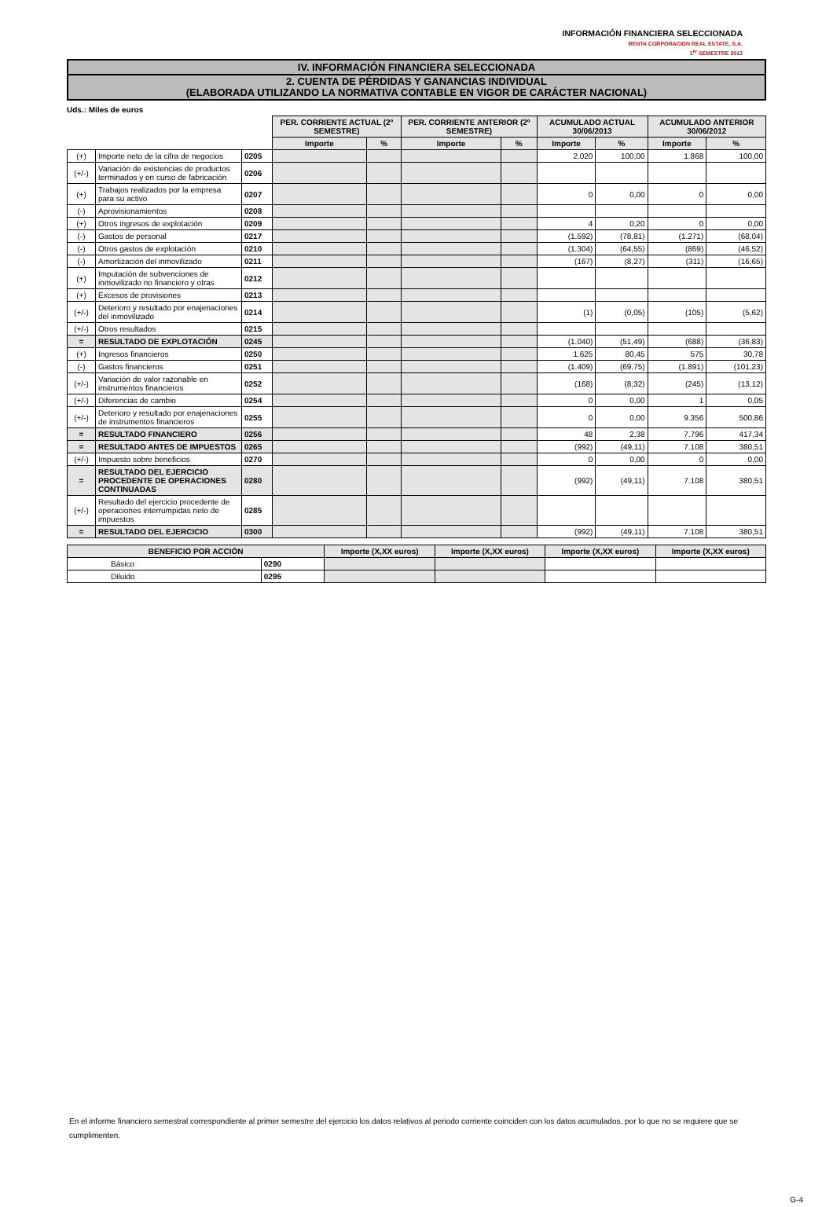INFORMACIÓN FINANCIERA SELECCIONADA
RENTA CORPORACION REAL ESTATE, S.A.
1<sup>er</sup> SEMESTRE 2013
IV. INFORMACIÓN FINANCIERA SELECCIONADA
2. CUENTA DE PÉRDIDAS Y GANANCIAS INDIVIDUAL
(ELABORADA UTILIZANDO LA NORMATIVA CONTABLE EN VIGOR DE CARÁCTER NACIONAL)
Uds.: Miles de euros
| | | | PER. CORRIENTE ACTUAL (2º SEMESTRE) | | PER. CORRIENTE ANTERIOR (2º SEMESTRE) | | ACUMULADO ACTUAL 30/06/2013 | | ACUMULADO ANTERIOR 30/06/2012 | |
| | | | Importe | % | Importe | % | Importe | % | Importe | % |
| (+) | Importe neto de la cifra de negocios | 0205 | | | | | 2.020 | 100,00 | 1.868 | 100,00 |
| (+/-) | Variación de existencias de productos terminados y en curso de fabricación | 0206 | | | | | | | | |
| (+) | Trabajos realizados por la empresa para su activo | 0207 | | | | | 0 | 0,00 | 0 | 0,00 |
| (-) | Aprovisionamientos | 0208 | | | | | | | | |
| (+) | Otros ingresos de explotación | 0209 | | | | | 4 | 0,20 | 0 | 0,00 |
| (-) | Gastos de personal | 0217 | | | | | (1.592) | (78,81) | (1.271) | (68,04) |
| (-) | Otros gastos de explotación | 0210 | | | | | (1.304) | (64,55) | (869) | (46,52) |
| (-) | Amortización del inmovilizado | 0211 | | | | | (167) | (8,27) | (311) | (16,65) |
| (+) | Imputación de subvenciones de inmovilizado no financiero y otras | 0212 | | | | | | | | |
| (+) | Excesos de provisiones | 0213 | | | | | | | | |
| (+/-) | Deterioro y resultado por enajenaciones del inmovilizado | 0214 | | | | | (1) | (0,05) | (105) | (5,62) |
| (+/-) | Otros resultados | 0215 | | | | | | | | |
| = | RESULTADO DE EXPLOTACIÓN | 0245 | | | | | (1.040) | (51,49) | (688) | (36,83) |
| (+) | Ingresos financieros | 0250 | | | | | 1.625 | 80,45 | 575 | 30,78 |
| (-) | Gastos financieros | 0251 | | | | | (1.409) | (69,75) | (1.891) | (101,23) |
| (+/-) | Variación de valor razonable en instrumentos financieros | 0252 | | | | | (168) | (8,32) | (245) | (13,12) |
| (+/-) | Diferencias de cambio | 0254 | | | | | 0 | 0,00 | 1 | 0,05 |
| (+/-) | Deterioro y resultado por enajenaciones de instrumentos financieros | 0255 | | | | | 0 | 0,00 | 9.356 | 500,86 |
| = | RESULTADO FINANCIERO | 0256 | | | | | 48 | 2,38 | 7.796 | 417,34 |
| = | RESULTADO ANTES DE IMPUESTOS | 0265 | | | | | (992) | (49,11) | 7.108 | 380,51 |
| (+/-) | Impuesto sobre beneficios | 0270 | | | | | 0 | 0,00 | 0 | 0,00 |
| = | RESULTADO DEL EJERCICIO PROCEDENTE DE OPERACIONES CONTINUADAS | 0280 | | | | | (992) | (49,11) | 7.108 | 380,51 |
| (+/-) | Resultado del ejercicio procedente de operaciones interrumpidas neto de impuestos | 0285 | | | | | | | | |
| = | RESULTADO DEL EJERCICIO | 0300 | | | | | (992) | (49,11) | 7.108 | 380,51 |
| BENEFICIO POR ACCIÓN | | Importe (X,XX euros) | Importe (X,XX euros) | Importe (X,XX euros) | Importe (X,XX euros) |
| --- | --- | --- | --- | --- | --- |
| Básico | 0290 | | | | |
| Diluido | 0295 | | | | |
En el informe financiero semestral correspondiente al primer semestre del ejercicio los datos relativos al periodo corriente coinciden con los datos acumulados, por lo que no se requiere que se cumplimenten.
G-4